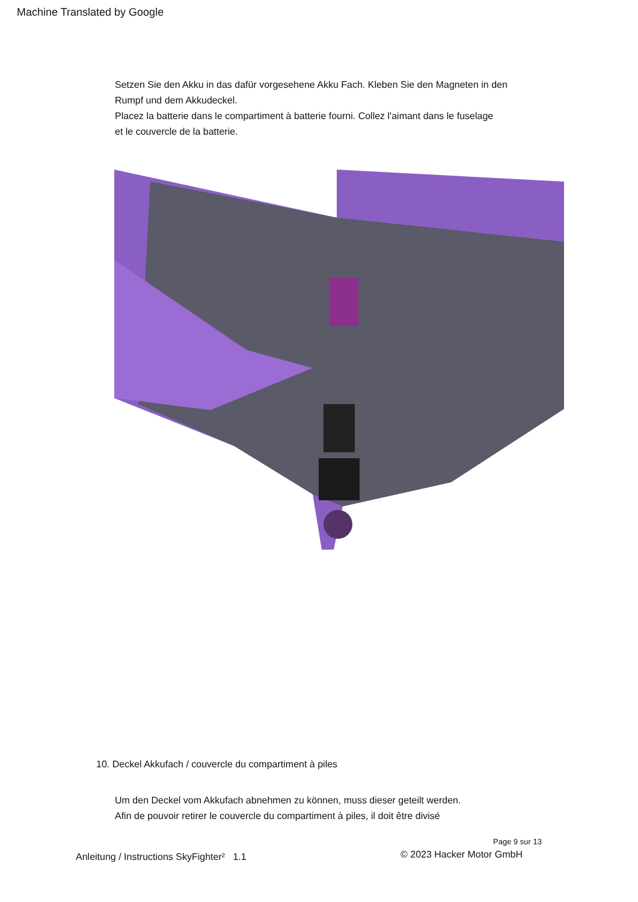Machine Translated by Google
Setzen Sie den Akku in das dafür vorgesehene Akku Fach. Kleben Sie den Magneten in den
Rumpf und dem Akkudeckel.
Placez la batterie dans le compartiment à batterie fourni. Collez l'aimant dans le fuselage
et le couvercle de la batterie.
10. Deckel Akkufach / couvercle du compartiment à piles
Um den Deckel vom Akkufach abnehmen zu können, muss dieser geteilt werden.
Afin de pouvoir retirer le couvercle du compartiment à piles, il doit être divisé
Page 9 sur 13
Anleitung / Instructions SkyFighter² 1.1
© 2023 Hacker Motor GmbH